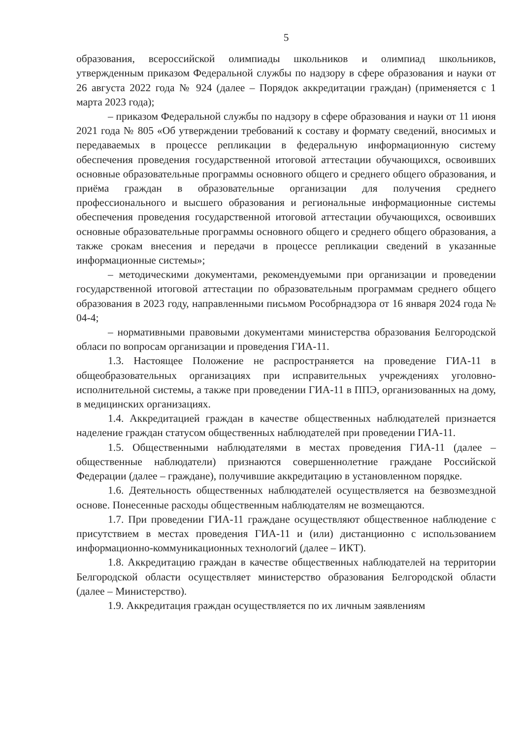5
образования, всероссийской олимпиады школьников и олимпиад школьников, утвержденным приказом Федеральной службы по надзору в сфере образования и науки от 26 августа 2022 года № 924 (далее – Порядок аккредитации граждан) (применяется с 1 марта 2023 года);
– приказом Федеральной службы по надзору в сфере образования и науки от 11 июня 2021 года № 805 «Об утверждении требований к составу и формату сведений, вносимых и передаваемых в процессе репликации в федеральную информационную систему обеспечения проведения государственной итоговой аттестации обучающихся, освоивших основные образовательные программы основного общего и среднего общего образования, и приёма граждан в образовательные организации для получения среднего профессионального и высшего образования и региональные информационные системы обеспечения проведения государственной итоговой аттестации обучающихся, освоивших основные образовательные программы основного общего и среднего общего образования, а также срокам внесения и передачи в процессе репликации сведений в указанные информационные системы»;
– методическими документами, рекомендуемыми при организации и проведении государственной итоговой аттестации по образовательным программам среднего общего образования в 2023 году, направленными письмом Рособрнадзора от 16 января 2024 года № 04-4;
– нормативными правовыми документами министерства образования Белгородской обласи по вопросам организации и проведения ГИА-11.
1.3. Настоящее Положение не распространяется на проведение ГИА-11 в общеобразовательных организациях при исправительных учреждениях уголовно-исполнительной системы, а также при проведении ГИА-11 в ППЭ, организованных на дому, в медицинских организациях.
1.4. Аккредитацией граждан в качестве общественных наблюдателей признается наделение граждан статусом общественных наблюдателей при проведении ГИА-11.
1.5. Общественными наблюдателями в местах проведения ГИА-11 (далее – общественные наблюдатели) признаются совершеннолетние граждане Российской Федерации (далее – граждане), получившие аккредитацию в установленном порядке.
1.6. Деятельность общественных наблюдателей осуществляется на безвозмездной основе. Понесенные расходы общественным наблюдателям не возмещаются.
1.7. При проведении ГИА-11 граждане осуществляют общественное наблюдение с присутствием в местах проведения ГИА-11 и (или) дистанционно с использованием информационно-коммуникационных технологий (далее – ИКТ).
1.8. Аккредитацию граждан в качестве общественных наблюдателей на территории Белгородской области осуществляет министерство образования Белгородской области (далее – Министерство).
1.9. Аккредитация граждан осуществляется по их личным заявлениям